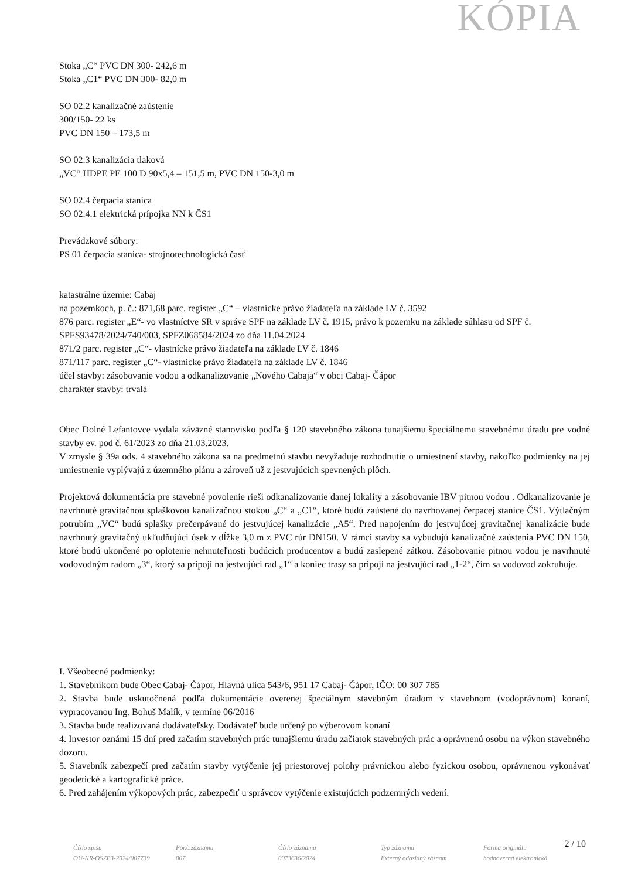KÓPIA
Stoka „C“ PVC DN 300- 242,6 m
Stoka „C1“ PVC DN 300- 82,0 m
SO 02.2 kanalizačné zaústenie
300/150- 22 ks
PVC DN 150 – 173,5 m
SO 02.3 kanalizácia tlaková
„VC“ HDPE PE 100 D 90x5,4 – 151,5 m, PVC DN 150-3,0 m
SO 02.4 čerpacia stanica
SO 02.4.1 elektrická prípojka NN k ČS1
Prevádzkové súbory:
PS 01 čerpacia stanica- strojnotechnologická časť
katastrálne územie: Cabaj
na pozemkoch, p. č.: 871,68 parc. register „C“ – vlastnícke právo žiadateľa na základe LV č. 3592
876 parc. register „E“- vo vlastníctve SR v správe SPF na základe LV č. 1915, právo k pozemku na základe súhlasu od SPF č. SPFS93478/2024/740/003, SPFZ068584/2024 zo dňa 11.04.2024
871/2 parc. register „C“- vlastnícke právo žiadateľa na základe LV č. 1846
871/117 parc. register „C“- vlastnícke právo žiadateľa na základe LV č. 1846
účel stavby: zásobovanie vodou a odkanalizovanie „Nového Cabaja“ v obci Cabaj- Čápor
charakter stavby: trvalá
Obec Dolné Lefantovce vydala záväzné stanovisko podľa § 120 stavebného zákona tunajšiemu špeciálnemu stavebnému úradu pre vodné stavby ev. pod č. 61/2023 zo dňa 21.03.2023.
V zmysle § 39a ods. 4 stavebného zákona sa na predmetnú stavbu nevyžaduje rozhodnutie o umiestnení stavby, nakoľko podmienky na jej umiestnenie vyplývajú z územného plánu a zároveň už z jestvujúcich spevnených plôch.
Projektová dokumentácia pre stavebné povolenie rieši odkanalizovanie danej lokality a zásobovanie IBV pitnou vodou . Odkanalizovanie je navrhnuté gravitačnou splaškovou kanalizačnou stokou „C“ a „C1“, ktoré budú zaústené do navrhovanej čerpacej stanice ČS1. Výtlačným potrubím „VC“ budú splašky prečerpávané do jestvujúcej kanalizácie „A5“. Pred napojením do jestvujúcej gravitačnej kanalizácie bude navrhnutý gravitačný ukľudňujúci úsek v dĺžke 3,0 m z PVC rúr DN150. V rámci stavby sa vybudujú kanalizačné zaústenia PVC DN 150, ktoré budú ukončené po oplotenie nehnuteľnosti budúcich producentov a budú zaslepené zátkou. Zásobovanie pitnou vodou je navrhnuté vodovodným radom „3“, ktorý sa pripojí na jestvujúci rad „1“ a koniec trasy sa pripojí na jestvujúci rad „1-2“, čím sa vodovod zokruhuje.
I. Všeobecné podmienky:
1. Stavebníkom bude Obec Cabaj- Čápor, Hlavná ulica 543/6, 951 17 Cabaj- Čápor, IČO: 00 307 785
2. Stavba bude uskutočnená podľa dokumentácie overenej špeciálnym stavebným úradom v stavebnom (vodoprávnom) konaní, vypracovanou Ing. Bohuš Malík, v termíne 06/2016
3. Stavba bude realizovaná dodávateľsky. Dodávateľ bude určený po výberovom konaní
4. Investor oznámi 15 dní pred začatím stavebných prác tunajšiemu úradu začiatok stavebných prác a oprávnenú osobu na výkon stavebného dozoru.
5. Stavebník zabezpečí pred začatím stavby vytýčenie jej priestorovej polohy právnickou alebo fyzickou osobou, oprávnenou vykonávať geodetické a kartografické práce.
6. Pred zahájením výkopových prác, zabezpečiť u správcov vytýčenie existujúcich podzemných vedení.
2 / 10
Číslo spisu
OU-NR-OSZP3-2024/007739
Por.č.záznamu
007
Číslo záznamu
0073636/2024
Typ záznamu
Externý odoslaný záznam
Forma originálu
hodnoverná elektronická